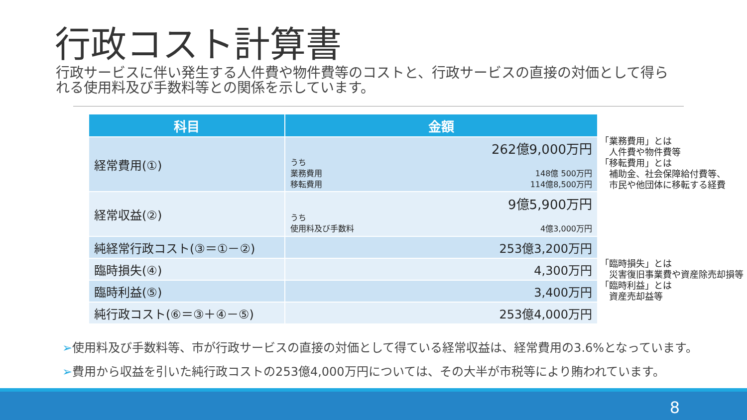行政コスト計算書
行政サービスに伴い発生する人件費や物件費等のコストと、行政サービスの直接の対価として得られる使用料及び手数料等との関係を示しています。
| 科目 | 金額 |
| --- | --- |
| 経常費用(①) | 262億9,000万円 うち 業務費用 移転費用 148億 500万円 114億8,500万円 |
| 経常収益(②) | 9億5,900万円 うち 使用料及び手数料 4億3,000万円 |
| 純経常行政コスト(③＝①－②) | 253億3,200万円 |
| 臨時損失(④) | 4,300万円 |
| 臨時利益(⑤) | 3,400万円 |
| 純行政コスト(⑥＝③＋④－⑤) | 253億4,000万円 |
「業務費用」とは
　人件費や物件費等
「移転費用」とは
　補助金、社会保障給付費等、
　市民や他団体に移転する経費
「臨時損失」とは
　災害復旧事業費や資産除売却損等
「臨時利益」とは
　資産売却益等
➢使用料及び手数料等、市が行政サービスの直接の対価として得ている経常収益は、経常費用の3.6%となっています。
➢費用から収益を引いた純行政コストの253億4,000万円については、その大半が市税等により賄われています。
8